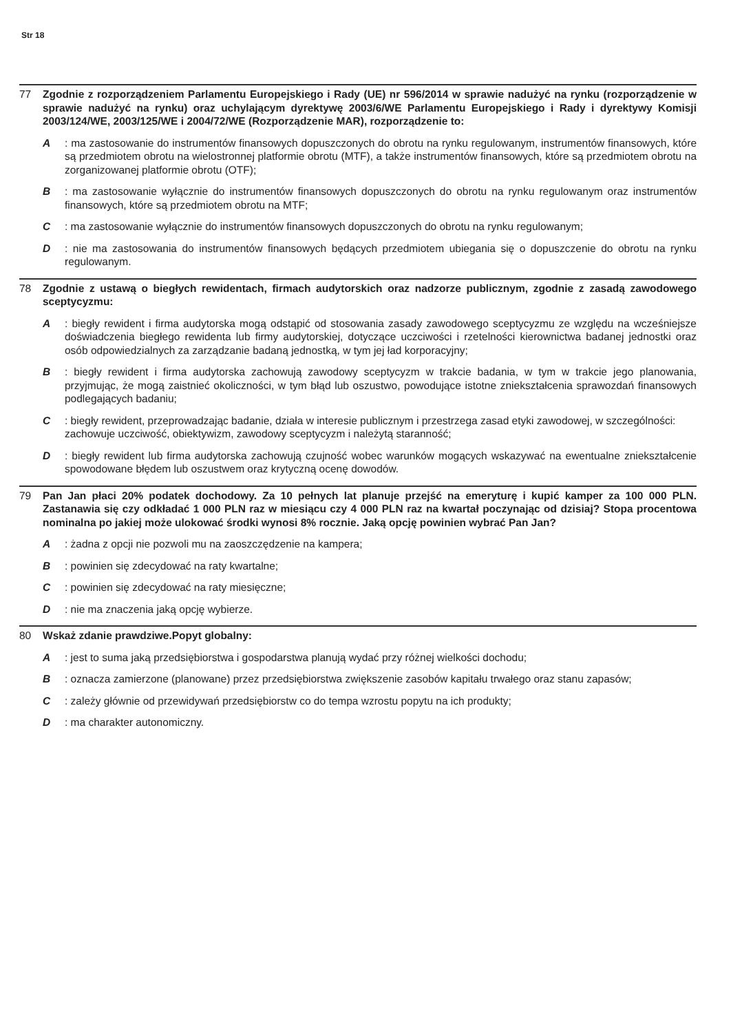Str 18
77 Zgodnie z rozporządzeniem Parlamentu Europejskiego i Rady (UE) nr 596/2014 w sprawie nadużyć na rynku (rozporządzenie w sprawie nadużyć na rynku) oraz uchylającym dyrektywę 2003/6/WE Parlamentu Europejskiego i Rady i dyrektywy Komisji 2003/124/WE, 2003/125/WE i 2004/72/WE (Rozporządzenie MAR), rozporządzenie to:
A: ma zastosowanie do instrumentów finansowych dopuszczonych do obrotu na rynku regulowanym, instrumentów finansowych, które są przedmiotem obrotu na wielostronnej platformie obrotu (MTF), a także instrumentów finansowych, które są przedmiotem obrotu na zorganizowanej platformie obrotu (OTF);
B: ma zastosowanie wyłącznie do instrumentów finansowych dopuszczonych do obrotu na rynku regulowanym oraz instrumentów finansowych, które są przedmiotem obrotu na MTF;
C: ma zastosowanie wyłącznie do instrumentów finansowych dopuszczonych do obrotu na rynku regulowanym;
D: nie ma zastosowania do instrumentów finansowych będących przedmiotem ubiegania się o dopuszczenie do obrotu na rynku regulowanym.
78 Zgodnie z ustawą o biegłych rewidentach, firmach audytorskich oraz nadzorze publicznym, zgodnie z zasadą zawodowego sceptycyzmu:
A: biegły rewident i firma audytorska mogą odstąpić od stosowania zasady zawodowego sceptycyzmu ze względu na wcześniejsze doświadczenia biegłego rewidenta lub firmy audytorskiej, dotyczące uczciwości i rzetelności kierownictwa badanej jednostki oraz osób odpowiedzialnych za zarządzanie badaną jednostką, w tym jej ład korporacyjny;
B: biegły rewident i firma audytorska zachowują zawodowy sceptycyzm w trakcie badania, w tym w trakcie jego planowania, przyjmując, że mogą zaistnieć okoliczności, w tym błąd lub oszustwo, powodujące istotne zniekształcenia sprawozdań finansowych podlegających badaniu;
C: biegły rewident, przeprowadzając badanie, działa w interesie publicznym i przestrzega zasad etyki zawodowej, w szczególności:
zachowuje uczciwość, obiektywizm, zawodowy sceptycyzm i należytą staranność;
D: biegły rewident lub firma audytorska zachowują czujność wobec warunków mogących wskazywać na ewentualne zniekształcenie spowodowane błędem lub oszustwem oraz krytyczną ocenę dowodów.
79 Pan Jan płaci 20% podatek dochodowy. Za 10 pełnych lat planuje przejść na emeryturę i kupić kamper za 100 000 PLN. Zastanawia się czy odkładać 1 000 PLN raz w miesiącu czy 4 000 PLN raz na kwartał poczynając od dzisiaj? Stopa procentowa nominalna po jakiej może ulokować środki wynosi 8% rocznie. Jaką opcję powinien wybrać Pan Jan?
A: żadna z opcji nie pozwoli mu na zaoszczędzenie na kampera;
B: powinien się zdecydować na raty kwartalne;
C: powinien się zdecydować na raty miesięczne;
D: nie ma znaczenia jaką opcję wybierze.
80 Wskaż zdanie prawdziwe.Popyt globalny:
A: jest to suma jaką przedsiębiorstwa i gospodarstwa planują wydać przy różnej wielkości dochodu;
B: oznacza zamierzone (planowane) przez przedsiębiorstwa zwiększenie zasobów kapitału trwałego oraz stanu zapasów;
C: zależy głównie od przewidywań przedsiębiorstw co do tempa wzrostu popytu na ich produkty;
D: ma charakter autonomiczny.